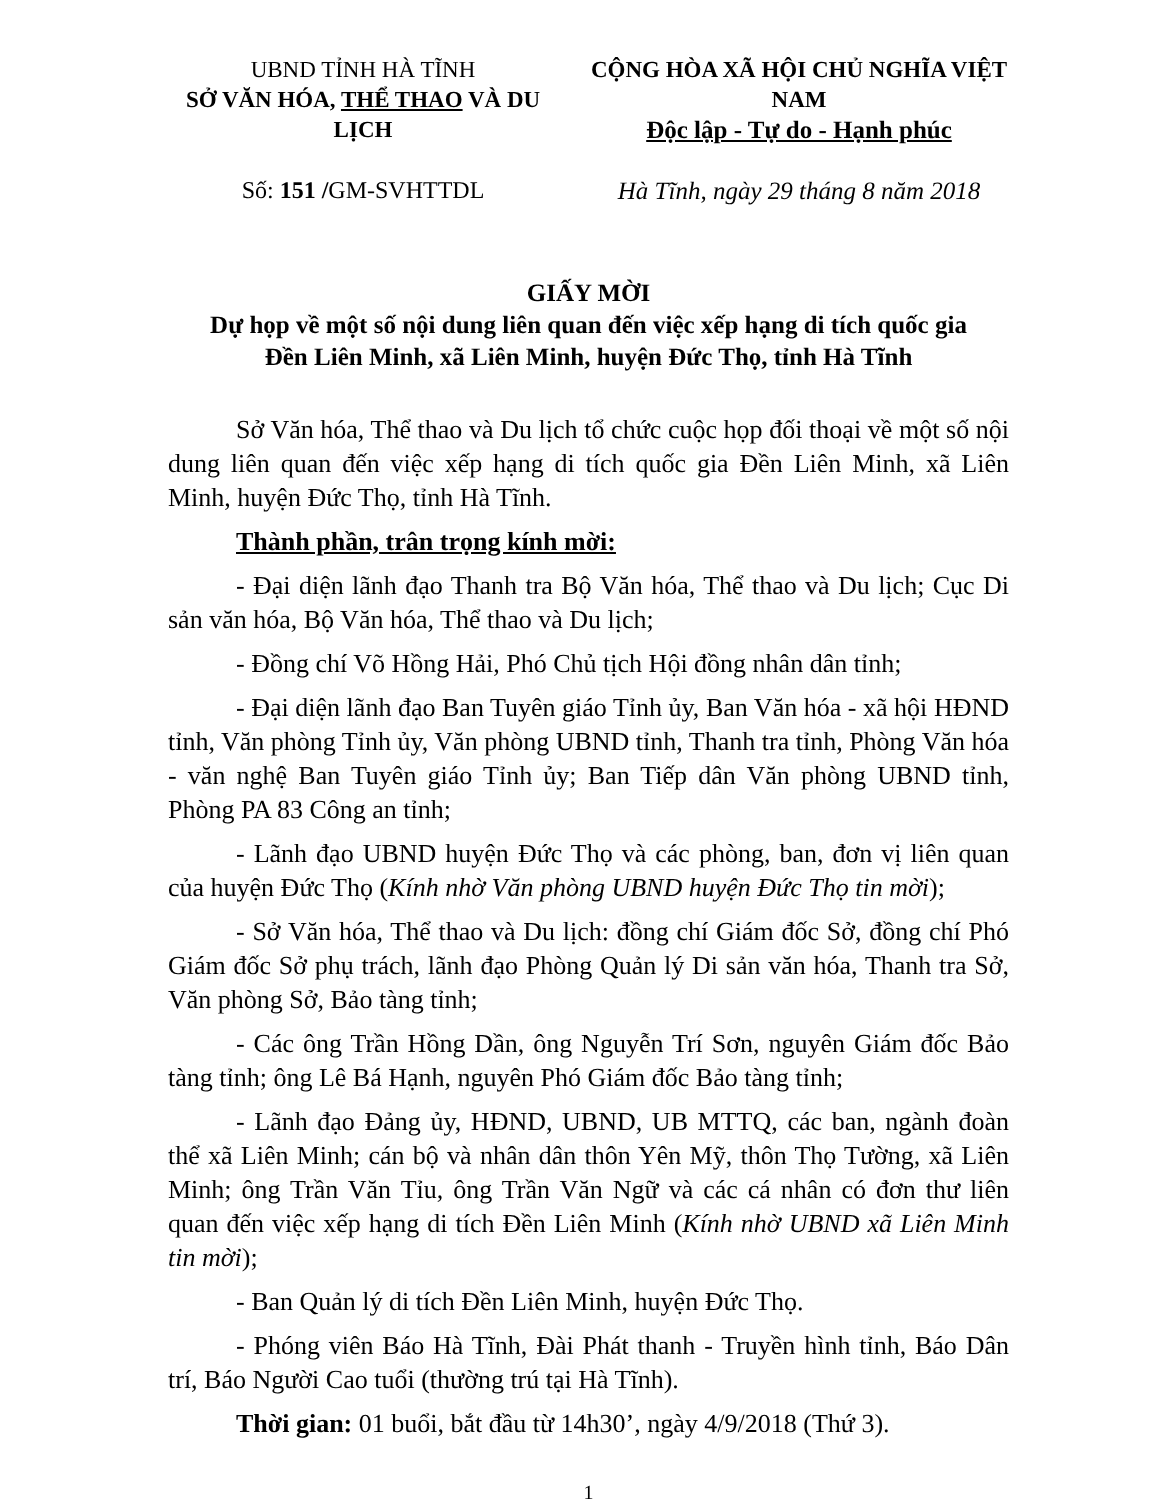UBND TỈNH HÀ TĨNH
SỞ VĂN HÓA, THỂ THAO VÀ DU LỊCH
Số: 151 /GM-SVHTTDL
CỘNG HÒA XÃ HỘI CHỦ NGHĨA VIỆT NAM
Độc lập - Tự do - Hạnh phúc
Hà Tĩnh, ngày 29 tháng 8 năm 2018
GIẤY MỜI
Dự họp về một số nội dung liên quan đến việc xếp hạng di tích quốc gia
Đền Liên Minh, xã Liên Minh, huyện Đức Thọ, tỉnh Hà Tĩnh
Sở Văn hóa, Thể thao và Du lịch tổ chức cuộc họp đối thoại về một số nội dung liên quan đến việc xếp hạng di tích quốc gia Đền Liên Minh, xã Liên Minh, huyện Đức Thọ, tỉnh Hà Tĩnh.
Thành phần, trân trọng kính mời:
- Đại diện lãnh đạo Thanh tra Bộ Văn hóa, Thể thao và Du lịch; Cục Di sản văn hóa, Bộ Văn hóa, Thể thao và Du lịch;
- Đồng chí Võ Hồng Hải, Phó Chủ tịch Hội đồng nhân dân tỉnh;
- Đại diện lãnh đạo Ban Tuyên giáo Tỉnh ủy, Ban Văn hóa - xã hội HĐND tỉnh, Văn phòng Tỉnh ủy, Văn phòng UBND tỉnh, Thanh tra tỉnh, Phòng Văn hóa - văn nghệ Ban Tuyên giáo Tỉnh ủy; Ban Tiếp dân Văn phòng UBND tỉnh, Phòng PA 83 Công an tỉnh;
- Lãnh đạo UBND huyện Đức Thọ và các phòng, ban, đơn vị liên quan của huyện Đức Thọ (Kính nhờ Văn phòng UBND huyện Đức Thọ tin mời);
- Sở Văn hóa, Thể thao và Du lịch: đồng chí Giám đốc Sở, đồng chí Phó Giám đốc Sở phụ trách, lãnh đạo Phòng Quản lý Di sản văn hóa, Thanh tra Sở, Văn phòng Sở, Bảo tàng tỉnh;
- Các ông Trần Hồng Dần, ông Nguyễn Trí Sơn, nguyên Giám đốc Bảo tàng tỉnh; ông Lê Bá Hạnh, nguyên Phó Giám đốc Bảo tàng tỉnh;
- Lãnh đạo Đảng ủy, HĐND, UBND, UB MTTQ, các ban, ngành đoàn thể xã Liên Minh; cán bộ và nhân dân thôn Yên Mỹ, thôn Thọ Tường, xã Liên Minh; ông Trần Văn Tỉu, ông Trần Văn Ngữ và các cá nhân có đơn thư liên quan đến việc xếp hạng di tích Đền Liên Minh (Kính nhờ UBND xã Liên Minh tin mời);
- Ban Quản lý di tích Đền Liên Minh, huyện Đức Thọ.
- Phóng viên Báo Hà Tĩnh, Đài Phát thanh - Truyền hình tỉnh, Báo Dân trí, Báo Người Cao tuổi (thường trú tại Hà Tĩnh).
Thời gian: 01 buổi, bắt đầu từ 14h30’, ngày 4/9/2018 (Thứ 3).
1